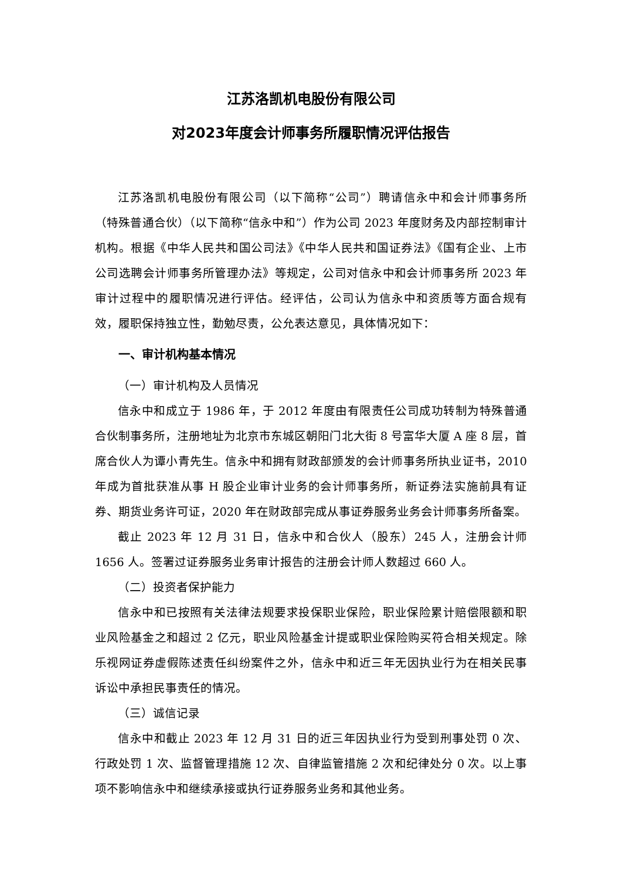江苏洛凯机电股份有限公司
对2023年度会计师事务所履职情况评估报告
江苏洛凯机电股份有限公司（以下简称“公司”）聘请信永中和会计师事务所（特殊普通合伙）（以下简称“信永中和”）作为公司 2023 年度财务及内部控制审计机构。根据《中华人民共和国公司法》《中华人民共和国证券法》《国有企业、上市公司选聘会计师事务所管理办法》等规定，公司对信永中和会计师事务所 2023 年审计过程中的履职情况进行评估。经评估，公司认为信永中和资质等方面合规有效，履职保持独立性，勤勉尽责，公允表达意见，具体情况如下：
一、审计机构基本情况
（一）审计机构及人员情况
信永中和成立于 1986 年，于 2012 年度由有限责任公司成功转制为特殊普通合伙制事务所，注册地址为北京市东城区朝阳门北大街 8 号富华大厦 A 座 8 层，首席合伙人为谭小青先生。信永中和拥有财政部颁发的会计师事务所执业证书，2010 年成为首批获准从事 H 股企业审计业务的会计师事务所，新证券法实施前具有证券、期货业务许可证，2020 年在财政部完成从事证券服务业务会计师事务所备案。
截止 2023 年 12 月 31 日，信永中和合伙人（股东）245 人，注册会计师 1656 人。签署过证券服务业务审计报告的注册会计师人数超过 660 人。
（二）投资者保护能力
信永中和已按照有关法律法规要求投保职业保险，职业保险累计赔偿限额和职业风险基金之和超过 2 亿元，职业风险基金计提或职业保险购买符合相关规定。除乐视网证券虚假陈述责任纠纷案件之外，信永中和近三年无因执业行为在相关民事诉讼中承担民事责任的情况。
（三）诚信记录
信永中和截止 2023 年 12 月 31 日的近三年因执业行为受到刑事处罚 0 次、行政处罚 1 次、监督管理措施 12 次、自律监管措施 2 次和纪律处分 0 次。以上事项不影响信永中和继续承接或执行证券服务业务和其他业务。